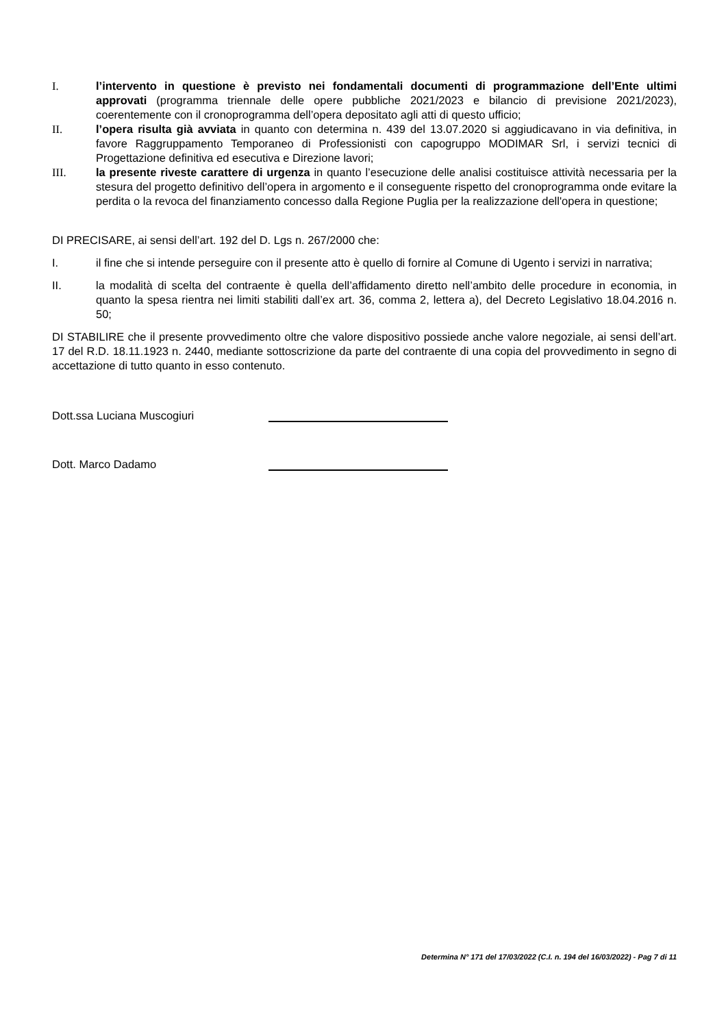I. l’intervento in questione è previsto nei fondamentali documenti di programmazione dell’Ente ultimi approvati (programma triennale delle opere pubbliche 2021/2023 e bilancio di previsione 2021/2023), coerentemente con il cronoprogramma dell’opera depositato agli atti di questo ufficio;
II. l’opera risulta già avviata in quanto con determina n. 439 del 13.07.2020 si aggiudicavano in via definitiva, in favore Raggruppamento Temporaneo di Professionisti con capogruppo MODIMAR Srl, i servizi tecnici di Progettazione definitiva ed esecutiva e Direzione lavori;
III. la presente riveste carattere di urgenza in quanto l’esecuzione delle analisi costituisce attività necessaria per la stesura del progetto definitivo dell’opera in argomento e il conseguente rispetto del cronoprogramma onde evitare la perdita o la revoca del finanziamento concesso dalla Regione Puglia per la realizzazione dell'opera in questione;
DI PRECISARE, ai sensi dell’art. 192 del D. Lgs n. 267/2000 che:
I. il fine che si intende perseguire con il presente atto è quello di fornire al Comune di Ugento i servizi in narrativa;
II. la modalità di scelta del contraente è quella dell’affidamento diretto nell’ambito delle procedure in economia, in quanto la spesa rientra nei limiti stabiliti dall’ex art. 36, comma 2, lettera a), del Decreto Legislativo 18.04.2016 n. 50;
DI STABILIRE che il presente provvedimento oltre che valore dispositivo possiede anche valore negoziale, ai sensi dell’art. 17 del R.D. 18.11.1923 n. 2440, mediante sottoscrizione da parte del contraente di una copia del provvedimento in segno di accettazione di tutto quanto in esso contenuto.
Dott.ssa Luciana Muscogiuri
Dott. Marco Dadamo
Determina N° 171 del 17/03/2022 (C.I. n. 194 del 16/03/2022) - Pag 7 di 11